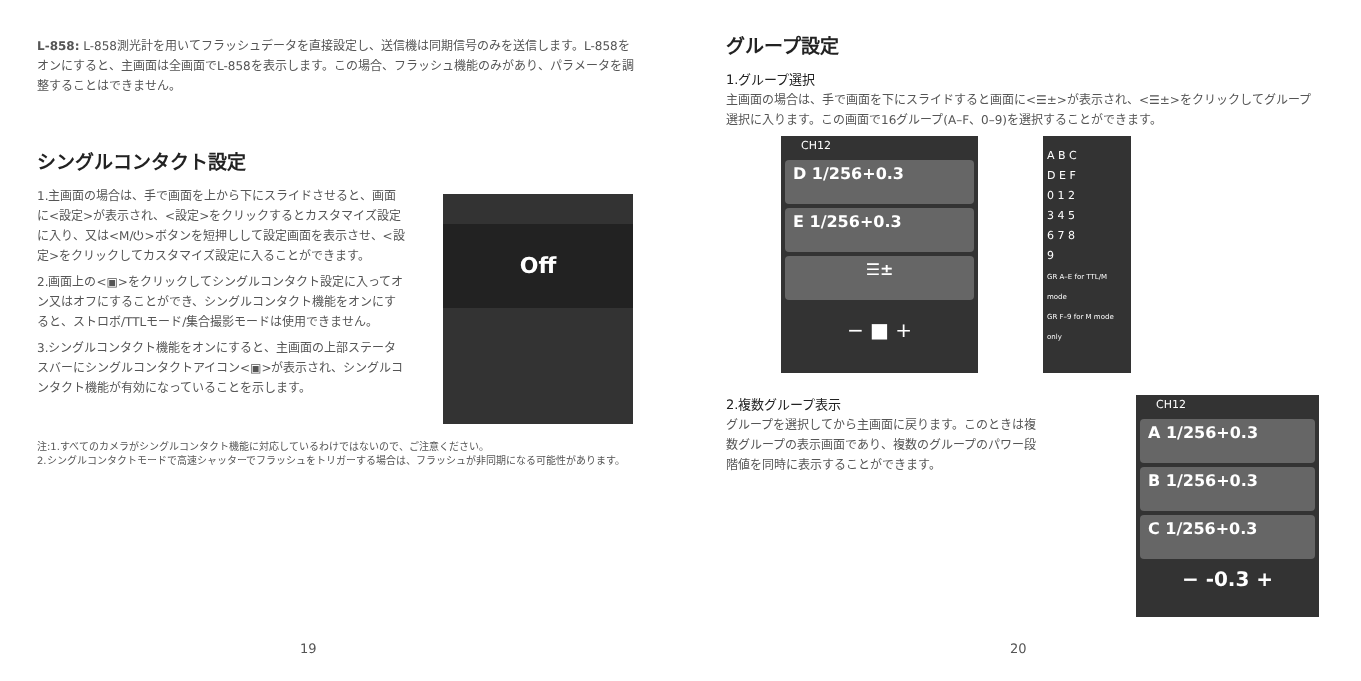L-858: L-858測光計を用いてフラッシュデータを直接設定し、送信機は同期信号のみを送信します。L-858をオンにすると、主画面は全画面でL-858を表示します。この場合、フラッシュ機能のみがあり、パラメータを調整することはできません。
シングルコンタクト設定
1.主画面の場合は、手で画面を上から下にスライドさせると、画面に<設定>が表示され、<設定>をクリックするとカスタマイズ設定に入り、又は<M/⏻>ボタンを短押しして設定画面を表示させ、<設定>をクリックしてカスタマイズ設定に入ることができます。
2.画面上の<▣>をクリックしてシングルコンタクト設定に入ってオン又はオフにすることができ、シングルコンタクト機能をオンにすると、ストロボ/TTLモード/集合撮影モードは使用できません。
3.シングルコンタクト機能をオンにすると、主画面の上部ステータスバーにシングルコンタクトアイコン<▣>が表示され、シングルコンタクト機能が有効になっていることを示します。
Off
注:1.すべてのカメラがシングルコンタクト機能に対応しているわけではないので、ご注意ください。
2.シングルコンタクトモードで高速シャッターでフラッシュをトリガーする場合は、フラッシュが非同期になる可能性があります。
19
グループ設定
1.グループ選択
主画面の場合は、手で画面を下にスライドすると画面に<☰±>が表示され、<☰±>をクリックしてグループ選択に入ります。この画面で16グループ(A–F、0–9)を選択することができます。
CH12
D 1/256+0.3
E 1/256+0.3
☰±
− ■ +
A B C
D E F
0 1 2
3 4 5
6 7 8
9
GR A–E for TTL/M mode
GR F–9 for M mode only
2.複数グループ表示
グループを選択してから主画面に戻ります。このときは複数グループの表示画面であり、複数のグループのパワー段階値を同時に表示することができます。
CH12
A 1/256+0.3
B 1/256+0.3
C 1/256+0.3
− -0.3 +
20